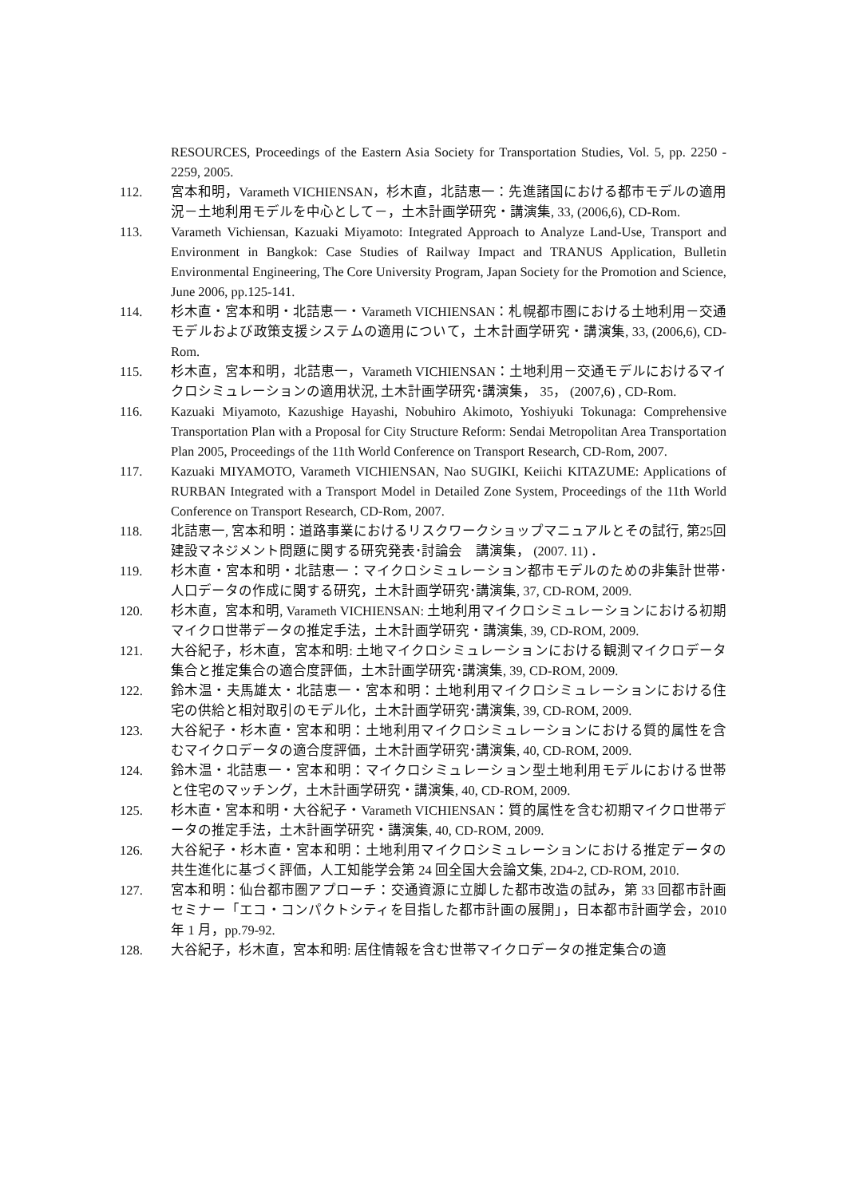RESOURCES, Proceedings of the Eastern Asia Society for Transportation Studies, Vol. 5, pp. 2250 - 2259, 2005.
112. 宮本和明，Varameth VICHIENSAN，杉木直，北詰恵一：先進諸国における都市モデルの適用況－土地利用モデルを中心として－，土木計画学研究・講演集, 33, (2006,6), CD-Rom.
113. Varameth Vichiensan, Kazuaki Miyamoto: Integrated Approach to Analyze Land-Use, Transport and Environment in Bangkok: Case Studies of Railway Impact and TRANUS Application, Bulletin Environmental Engineering, The Core University Program, Japan Society for the Promotion and Science, June 2006, pp.125-141.
114. 杉木直・宮本和明・北詰恵一・Varameth VICHIENSAN：札幌都市圏における土地利用－交通モデルおよび政策支援システムの適用について，土木計画学研究・講演集, 33, (2006,6), CD-Rom.
115. 杉木直，宮本和明，北詰恵一，Varameth VICHIENSAN：土地利用－交通モデルにおけるマイクロシミュレーションの適用状況, 土木計画学研究･講演集， 35， (2007,6) , CD-Rom.
116. Kazuaki Miyamoto, Kazushige Hayashi, Nobuhiro Akimoto, Yoshiyuki Tokunaga: Comprehensive Transportation Plan with a Proposal for City Structure Reform: Sendai Metropolitan Area Transportation Plan 2005, Proceedings of the 11th World Conference on Transport Research, CD-Rom, 2007.
117. Kazuaki MIYAMOTO, Varameth VICHIENSAN, Nao SUGIKI, Keiichi KITAZUME: Applications of RURBAN Integrated with a Transport Model in Detailed Zone System, Proceedings of the 11th World Conference on Transport Research, CD-Rom, 2007.
118. 北詰恵一, 宮本和明：道路事業におけるリスクワークショップマニュアルとその試行, 第25回建設マネジメント問題に関する研究発表･討論会　講演集， (2007. 11) ．
119. 杉木直・宮本和明・北詰恵一：マイクロシミュレーション都市モデルのための非集計世帯･人口データの作成に関する研究，土木計画学研究･講演集, 37, CD-ROM, 2009.
120. 杉木直，宮本和明, Varameth VICHIENSAN: 土地利用マイクロシミュレーションにおける初期マイクロ世帯データの推定手法，土木計画学研究・講演集, 39, CD-ROM, 2009.
121. 大谷紀子，杉木直，宮本和明: 土地マイクロシミュレーションにおける観測マイクロデータ集合と推定集合の適合度評価，土木計画学研究･講演集, 39, CD-ROM, 2009.
122. 鈴木温・夫馬雄太・北詰恵一・宮本和明：土地利用マイクロシミュレーションにおける住宅の供給と相対取引のモデル化，土木計画学研究･講演集, 39, CD-ROM, 2009.
123. 大谷紀子・杉木直・宮本和明：土地利用マイクロシミュレーションにおける質的属性を含むマイクロデータの適合度評価，土木計画学研究･講演集, 40, CD-ROM, 2009.
124. 鈴木温・北詰恵一・宮本和明：マイクロシミュレーション型土地利用モデルにおける世帯と住宅のマッチング，土木計画学研究・講演集, 40, CD-ROM, 2009.
125. 杉木直・宮本和明・大谷紀子・Varameth VICHIENSAN：質的属性を含む初期マイクロ世帯データの推定手法，土木計画学研究・講演集, 40, CD-ROM, 2009.
126. 大谷紀子・杉木直・宮本和明：土地利用マイクロシミュレーションにおける推定データの共生進化に基づく評価，人工知能学会第 24 回全国大会論文集, 2D4-2, CD-ROM, 2010.
127. 宮本和明：仙台都市圏アプローチ：交通資源に立脚した都市改造の試み，第 33 回都市計画セミナー「エコ・コンパクトシティを目指した都市計画の展開」，日本都市計画学会，2010 年 1 月，pp.79-92.
128. 大谷紀子，杉木直，宮本和明: 居住情報を含む世帯マイクロデータの推定集合の適